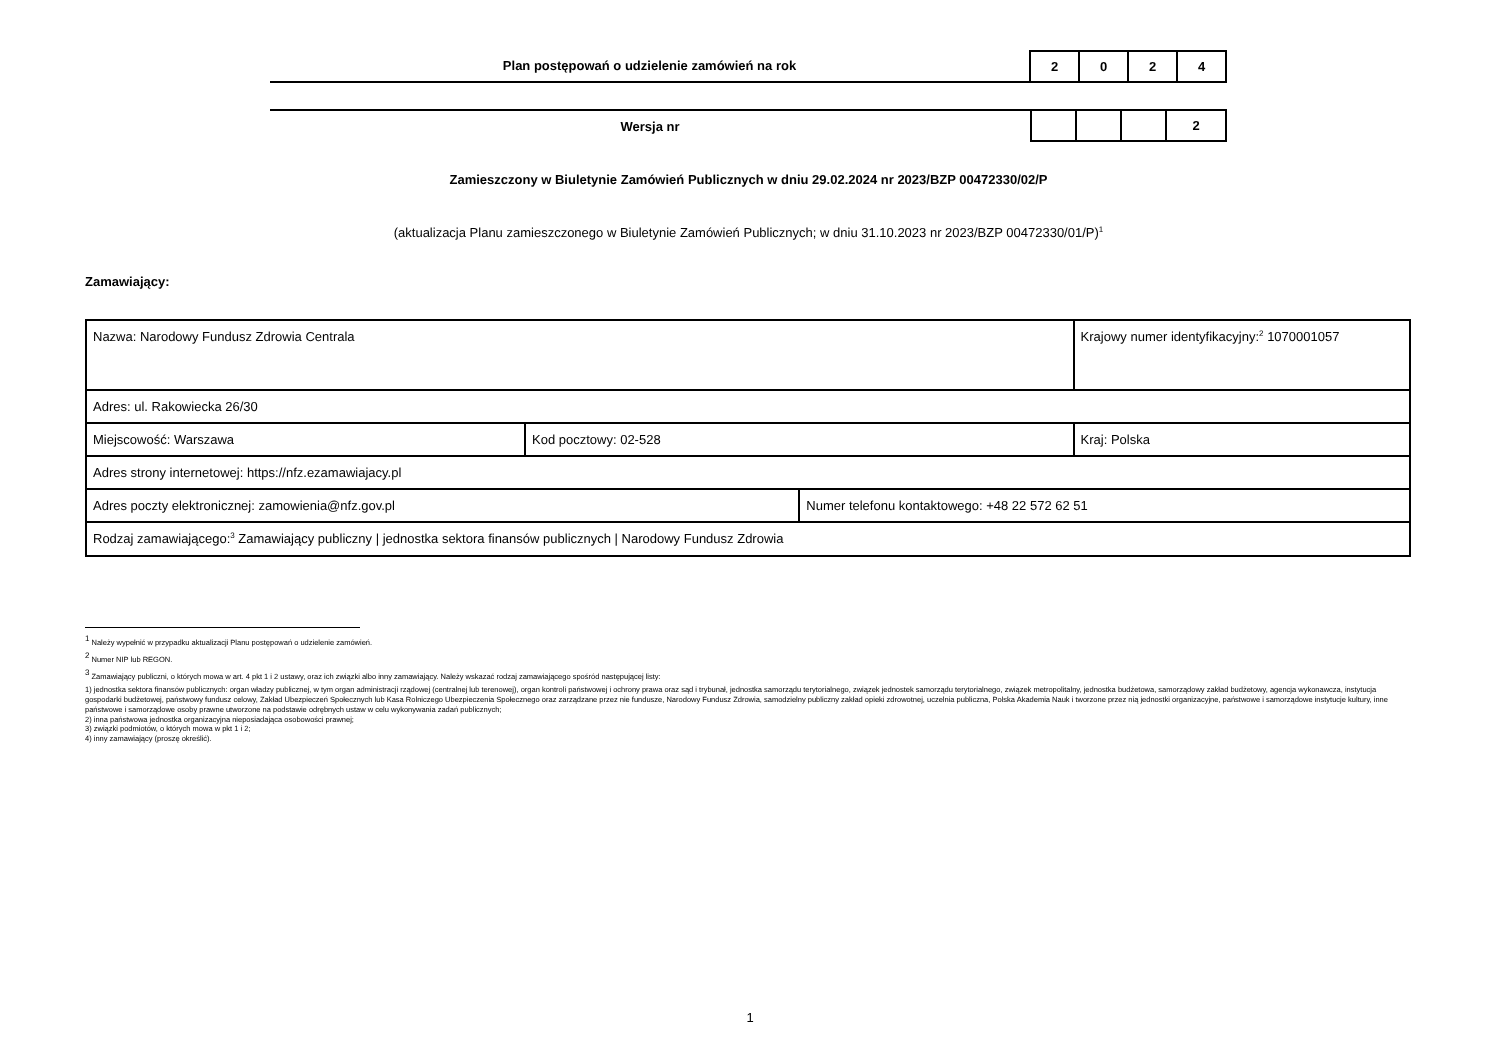Plan postępowań o udzielenie zamówień na rok
| 2 | 0 | 2 | 4 |
Wersja nr
| | | | 2 |
Zamieszczony w Biuletynie Zamówień Publicznych w dniu 29.02.2024 nr 2023/BZP 00472330/02/P
(aktualizacja Planu zamieszczonego w Biuletynie Zamówień Publicznych; w dniu 31.10.2023 nr 2023/BZP 00472330/01/P)<sup>1</sup>
Zamawiający:
| Nazwa: Narodowy Fundusz Zdrowia Centrala | | | Krajowy numer identyfikacyjny:<sup>2</sup> 1070001057 |
| Adres: ul. Rakowiecka 26/30 | | | |
| Miejscowość: Warszawa | Kod pocztowy: 02-528 | | Kraj: Polska |
| Adres strony internetowej: https://nfz.ezamawiajacy.pl | | | |
| Adres poczty elektronicznej: zamowienia@nfz.gov.pl | | Numer telefonu kontaktowego: +48 22 572 62 51 | |
| Rodzaj zamawiającego:<sup>3</sup> Zamawiający publiczny / jednostka sektora finansów publicznych / Narodowy Fundusz Zdrowia | | | |
<sup>1</sup> Należy wypełnić w przypadku aktualizacji Planu postępowań o udzielenie zamówień.
<sup>2</sup> Numer NIP lub REGON.
<sup>3</sup> Zamawiający publiczni, o których mowa w art. 4 pkt 1 i 2 ustawy, oraz ich związki albo inny zamawiający. Należy wskazać rodzaj zamawiającego spośród następującej listy:
1) jednostka sektora finansów publicznych: organ władzy publicznej, w tym organ administracji rządowej (centralnej lub terenowej), organ kontroli państwowej i ochrony prawa oraz sąd i trybunał, jednostka samorządu terytorialnego, związek jednostek samorządu terytorialnego, związek metropolitalny, jednostka budżetowa, samorządowy zakład budżetowy, agencja wykonawcza, instytucja gospodarki budżetowej, państwowy fundusz celowy, Zakład Ubezpieczeń Społecznych lub Kasa Rolniczego Ubezpieczenia Społecznego oraz zarządzane przez nie fundusze, Narodowy Fundusz Zdrowia, samodzielny publiczny zakład opieki zdrowotnej, uczelnia publiczna, Polska Akademia Nauk i tworzone przez nią jednostki organizacyjne, państwowe i samorządowe instytucje kultury, inne państwowe i samorządowe osoby prawne utworzone na podstawie odrębnych ustaw w celu wykonywania zadań publicznych;
2) inna państwowa jednostka organizacyjna nieposiadająca osobowości prawnej;
3) związki podmiotów, o których mowa w pkt 1 i 2;
4) inny zamawiający (proszę określić).
1